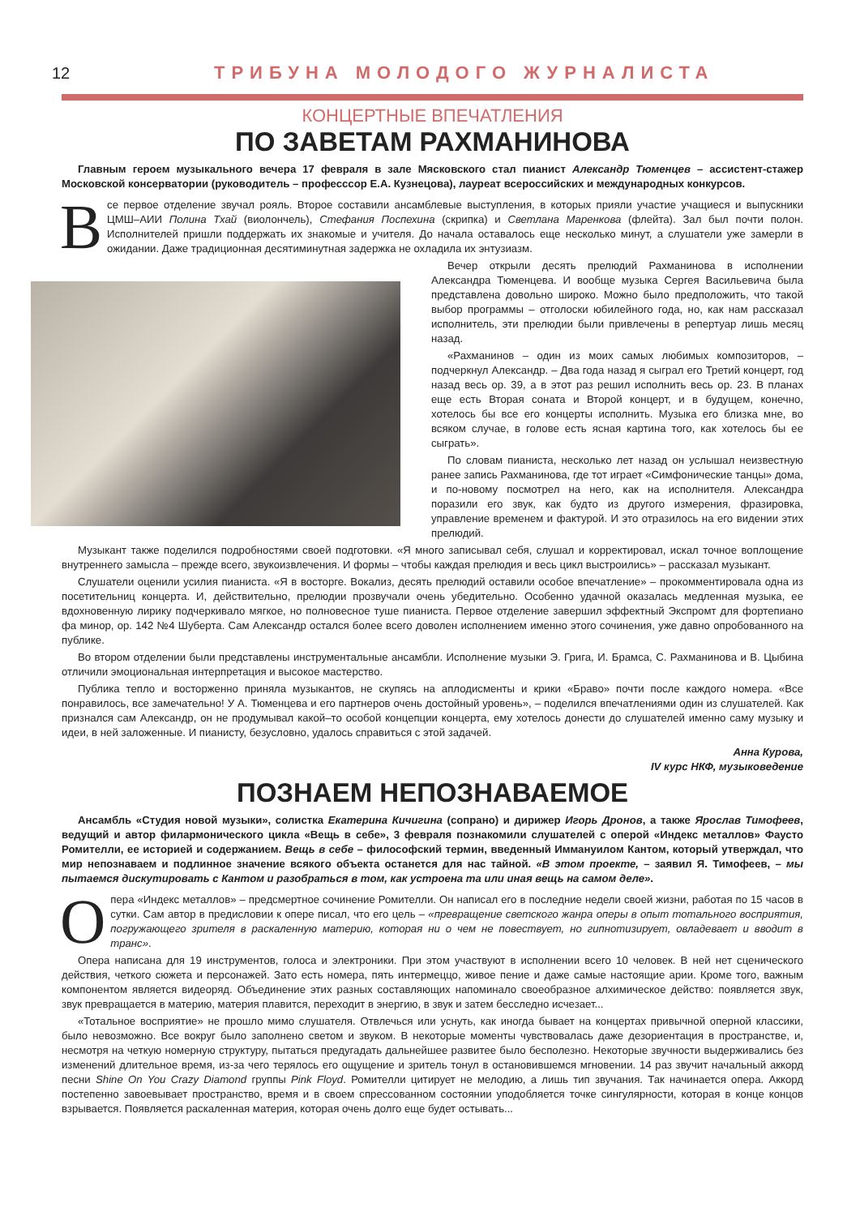12 ТРИБУНА МОЛОДОГО ЖУРНАЛИСТА
КОНЦЕРТНЫЕ ВПЕЧАТЛЕНИЯ
ПО ЗАВЕТАМ РАХМАНИНОВА
Главным героем музыкального вечера 17 февраля в зале Мясковского стал пианист Александр Тюменцев – ассистент-стажер Московской консерватории (руководитель – професссор Е.А. Кузнецова), лауреат всероссийских и международных конкурсов.
Все первое отделение звучал рояль. Второе составили ансамблевые выступления, в которых прияли участие учащиеся и выпускники ЦМШ–АИИ Полина Тхай (виолончель), Стефания Поспехина (скрипка) и Светлана Маренкова (флейта). Зал был почти полон. Исполнителей пришли поддержать их знакомые и учителя. До начала оставалось еще несколько минут, а слушатели уже замерли в ожидании. Даже традиционная десятиминутная задержка не охладила их энтузиазм.
Вечер открыли десять прелюдий Рахманинова в исполнении Александра Тюменцева. И вообще музыка Сергея Васильевича была представлена довольно широко. Можно было предположить, что такой выбор программы – отголоски юбилейного года, но, как нам рассказал исполнитель, эти прелюдии были привлечены в репертуар лишь месяц назад.
«Рахманинов – один из моих самых любимых композиторов, – подчеркнул Александр. – Два года назад я сыграл его Третий концерт, год назад весь op. 39, а в этот раз решил исполнить весь op. 23. В планах еще есть Вторая соната и Второй концерт, и в будущем, конечно, хотелось бы все его концерты исполнить. Музыка его близка мне, во всяком случае, в голове есть ясная картина того, как хотелось бы ее сыграть».
По словам пианиста, несколько лет назад он услышал неизвестную ранее запись Рахманинова, где тот играет «Симфонические танцы» дома, и по-новому посмотрел на него, как на исполнителя. Александра поразили его звук, как будто из другого измерения, фразировка, управление временем и фактурой. И это отразилось на его видении этих прелюдий.
Музыкант также поделился подробностями своей подготовки. «Я много записывал себя, слушал и корректировал, искал точное воплощение внутреннего замысла – прежде всего, звукоизвлечения. И формы – чтобы каждая прелюдия и весь цикл выстроились» – рассказал музыкант.
Слушатели оценили усилия пианиста. «Я в восторге. Вокализ, десять прелюдий оставили особое впечатление» – прокомментировала одна из посетительниц концерта. И, действительно, прелюдии прозвучали очень убедительно. Особенно удачной оказалась медленная музыка, ее вдохновенную лирику подчеркивало мягкое, но полновесное туше пианиста. Первое отделение завершил эффектный Экспромт для фортепиано фа минор, op. 142 №4 Шуберта. Сам Александр остался более всего доволен исполнением именно этого сочинения, уже давно опробованного на публике.
Во втором отделении были представлены инструментальные ансамбли. Исполнение музыки Э. Грига, И. Брамса, С. Рахманинова и В. Цыбина отличили эмоциональная интерпретация и высокое мастерство.
Публика тепло и восторженно приняла музыкантов, не скупясь на аплодисменты и крики «Браво» почти после каждого номера. «Все понравилось, все замечательно! У А. Тюменцева и его партнеров очень достойный уровень», – поделился впечатлениями один из слушателей. Как признался сам Александр, он не продумывал какой–то особой концепции концерта, ему хотелось донести до слушателей именно саму музыку и идеи, в ней заложенные. И пианисту, безусловно, удалось справиться с этой задачей.
Анна Курова,
IV курс НКФ, музыковедение
ПОЗНАЕМ НЕПОЗНАВАЕМОЕ
Ансамбль «Студия новой музыки», солистка Екатерина Кичигина (сопрано) и дирижер Игорь Дронов, а также Ярослав Тимофеев, ведущий и автор филармонического цикла «Вещь в себе», 3 февраля познакомили слушателей с оперой «Индекс металлов» Фаусто Ромителли, ее историей и содержанием. Вещь в себе – философский термин, введенный Иммануилом Кантом, который утверждал, что мир непознаваем и подлинное значение всякого объекта останется для нас тайной. «В этом проекте, – заявил Я. Тимофеев, – мы пытаемся дискутировать с Кантом и разобраться в том, как устроена та или иная вещь на самом деле».
Опера «Индекс металлов» – предсмертное сочинение Ромителли. Он написал его в последние недели своей жизни, работая по 15 часов в сутки. Сам автор в предисловии к опере писал, что его цель – «превращение светского жанра оперы в опыт тотального восприятия, погружающего зрителя в раскаленную материю, которая ни о чем не повествует, но гипнотизирует, овладевает и вводит в транс».
Опера написана для 19 инструментов, голоса и электроники. При этом участвуют в исполнении всего 10 человек. В ней нет сценического действия, четкого сюжета и персонажей. Зато есть номера, пять интермеццо, живое пение и даже самые настоящие арии. Кроме того, важным компонентом является видеоряд. Объединение этих разных составляющих напоминало своеобразное алхимическое действо: появляется звук, звук превращается в материю, материя плавится, переходит в энергию, в звук и затем бесследно исчезает...
«Тотальное восприятие» не прошло мимо слушателя. Отвлечься или уснуть, как иногда бывает на концертах привычной оперной классики, было невозможно. Все вокруг было заполнено светом и звуком. В некоторые моменты чувствовалась даже дезориентация в пространстве, и, несмотря на четкую номерную структуру, пытаться предугадать дальнейшее развитее было бесполезно. Некоторые звучности выдерживались без изменений длительное время, из-за чего терялось его ощущение и зритель тонул в остановившемся мгновении. 14 раз звучит начальный аккорд песни Shine On You Crazy Diamond группы Pink Floyd. Ромителли цитирует не мелодию, а лишь тип звучания. Так начинается опера. Аккорд постепенно завоевывает пространство, время и в своем спрессованном состоянии уподобляется точке сингулярности, которая в конце концов взрывается. Появляется раскаленная материя, которая очень долго еще будет остывать...